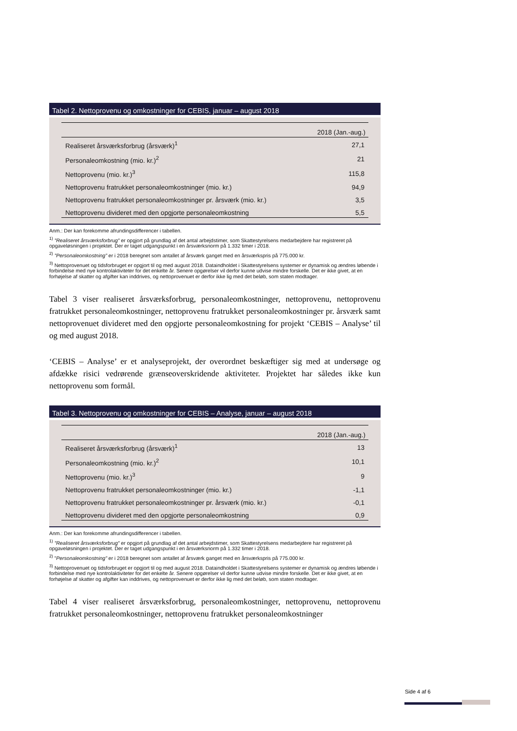Tabel 2. Nettoprovenu og omkostninger for CEBIS, januar – august 2018
| | 2018 (Jan.-aug.) |
| --- | --- |
| Realiseret årsværksforbrug (årsværk)<sup>1</sup> | 27,1 |
| Personaleomkostning (mio. kr.)<sup>2</sup> | 21 |
| Nettoprovenu (mio. kr.)<sup>3</sup> | 115,8 |
| Nettoprovenu fratrukket personaleomkostninger (mio. kr.) | 94,9 |
| Nettoprovenu fratrukket personaleomkostninger pr. årsværk (mio. kr.) | 3,5 |
| Nettoprovenu divideret med den opgjorte personaleomkostning | 5,5 |
Anm.: Der kan forekomme afrundingsdifferencer i tabellen.
<sup>1)</sup> ”Realiseret årsværksforbrug” er opgjort på grundlag af det antal arbejdstimer, som Skattestyrelsens medarbejdere har registreret på opgaveløsningen i projektet. Der er taget udgangspunkt i en årsværksnorm på 1.332 timer i 2018.
<sup>2)</sup> ”Personaleomkostning” er i 2018 beregnet som antallet af årsværk ganget med en årsværkspris på 775.000 kr.
<sup>3)</sup> Nettoprovenuet og tidsforbruget er opgjort til og med august 2018. Dataindholdet i Skattestyrelsens systemer er dynamisk og ændres løbende i forbindelse med nye kontrolaktiviteter for det enkelte år. Senere opgørelser vil derfor kunne udvise mindre forskelle. Det er ikke givet, at en forhøjelse af skatter og afgifter kan inddrives, og nettoprovenuet er derfor ikke lig med det beløb, som staten modtager.
Tabel 3 viser realiseret årsværksforbrug, personaleomkostninger, nettoprovenu, nettoprovenu fratrukket personaleomkostninger, nettoprovenu fratrukket personaleomkostninger pr. årsværk samt nettoprovenuet divideret med den opgjorte personaleomkostning for projekt ‘CEBIS – Analyse’ til og med august 2018.
‘CEBIS – Analyse’ er et analyseprojekt, der overordnet beskæftiger sig med at undersøge og afdække risici vedrørende grænseoverskridende aktiviteter. Projektet har således ikke kun nettoprovenu som formål.
Tabel 3. Nettoprovenu og omkostninger for CEBIS – Analyse, januar – august 2018
| | 2018 (Jan.-aug.) |
| --- | --- |
| Realiseret årsværksforbrug (årsværk)<sup>1</sup> | 13 |
| Personaleomkostning (mio. kr.)<sup>2</sup> | 10,1 |
| Nettoprovenu (mio. kr.)<sup>3</sup> | 9 |
| Nettoprovenu fratrukket personaleomkostninger (mio. kr.) | -1,1 |
| Nettoprovenu fratrukket personaleomkostninger pr. årsværk (mio. kr.) | -0,1 |
| Nettoprovenu divideret med den opgjorte personaleomkostning | 0,9 |
Anm.: Der kan forekomme afrundingsdifferencer i tabellen.
<sup>1)</sup> ”Realiseret årsværksforbrug” er opgjort på grundlag af det antal arbejdstimer, som Skattestyrelsens medarbejdere har registreret på opgaveløsningen i projektet. Der er taget udgangspunkt i en årsværksnorm på 1.332 timer i 2018.
<sup>2)</sup> ”Personaleomkostning” er i 2018 beregnet som antallet af årsværk ganget med en årsværkspris på 775.000 kr.
<sup>3)</sup> Nettoprovenuet og tidsforbruget er opgjort til og med august 2018. Dataindholdet i Skattestyrelsens systemer er dynamisk og ændres løbende i forbindelse med nye kontrolaktiviteter for det enkelte år. Senere opgørelser vil derfor kunne udvise mindre forskelle. Det er ikke givet, at en forhøjelse af skatter og afgifter kan inddrives, og nettoprovenuet er derfor ikke lig med det beløb, som staten modtager.
Tabel 4 viser realiseret årsværksforbrug, personaleomkostninger, nettoprovenu, nettoprovenu fratrukket personaleomkostninger, nettoprovenu fratrukket personaleomkostninger
Side 4 af 6